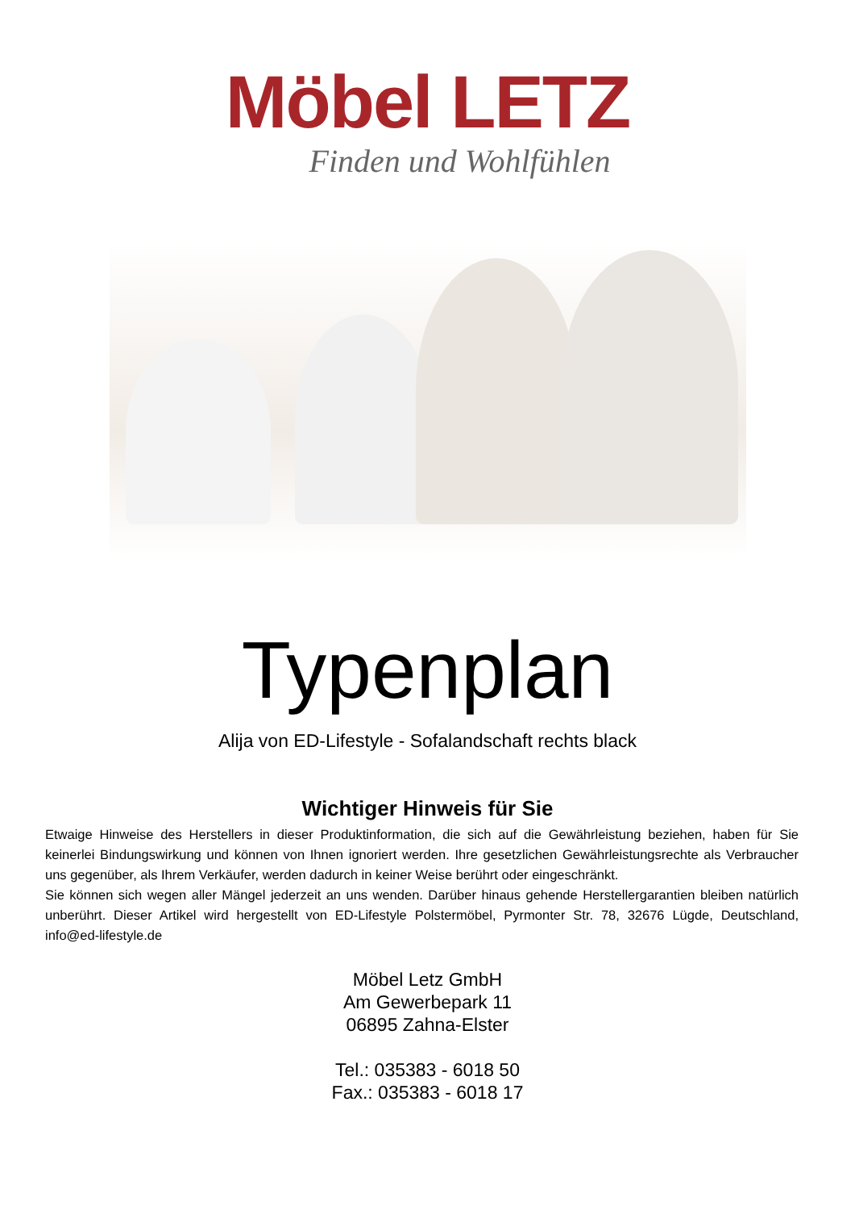Möbel LETZ
Finden und Wohlfühlen
Typenplan
Alija von ED-Lifestyle - Sofalandschaft rechts black
Wichtiger Hinweis für Sie
Etwaige Hinweise des Herstellers in dieser Produktinformation, die sich auf die Gewährleistung beziehen, haben für Sie keinerlei Bindungswirkung und können von Ihnen ignoriert werden. Ihre gesetzlichen Gewährleistungsrechte als Verbraucher uns gegenüber, als Ihrem Verkäufer, werden dadurch in keiner Weise berührt oder eingeschränkt.
Sie können sich wegen aller Mängel jederzeit an uns wenden. Darüber hinaus gehende Herstellergarantien bleiben natürlich unberührt. Dieser Artikel wird hergestellt von ED-Lifestyle Polstermöbel, Pyrmonter Str. 78, 32676 Lügde, Deutschland, info@ed-lifestyle.de
Möbel Letz GmbH
Am Gewerbepark 11
06895 Zahna-Elster
Tel.: 035383 - 6018 50
Fax.: 035383 - 6018 17